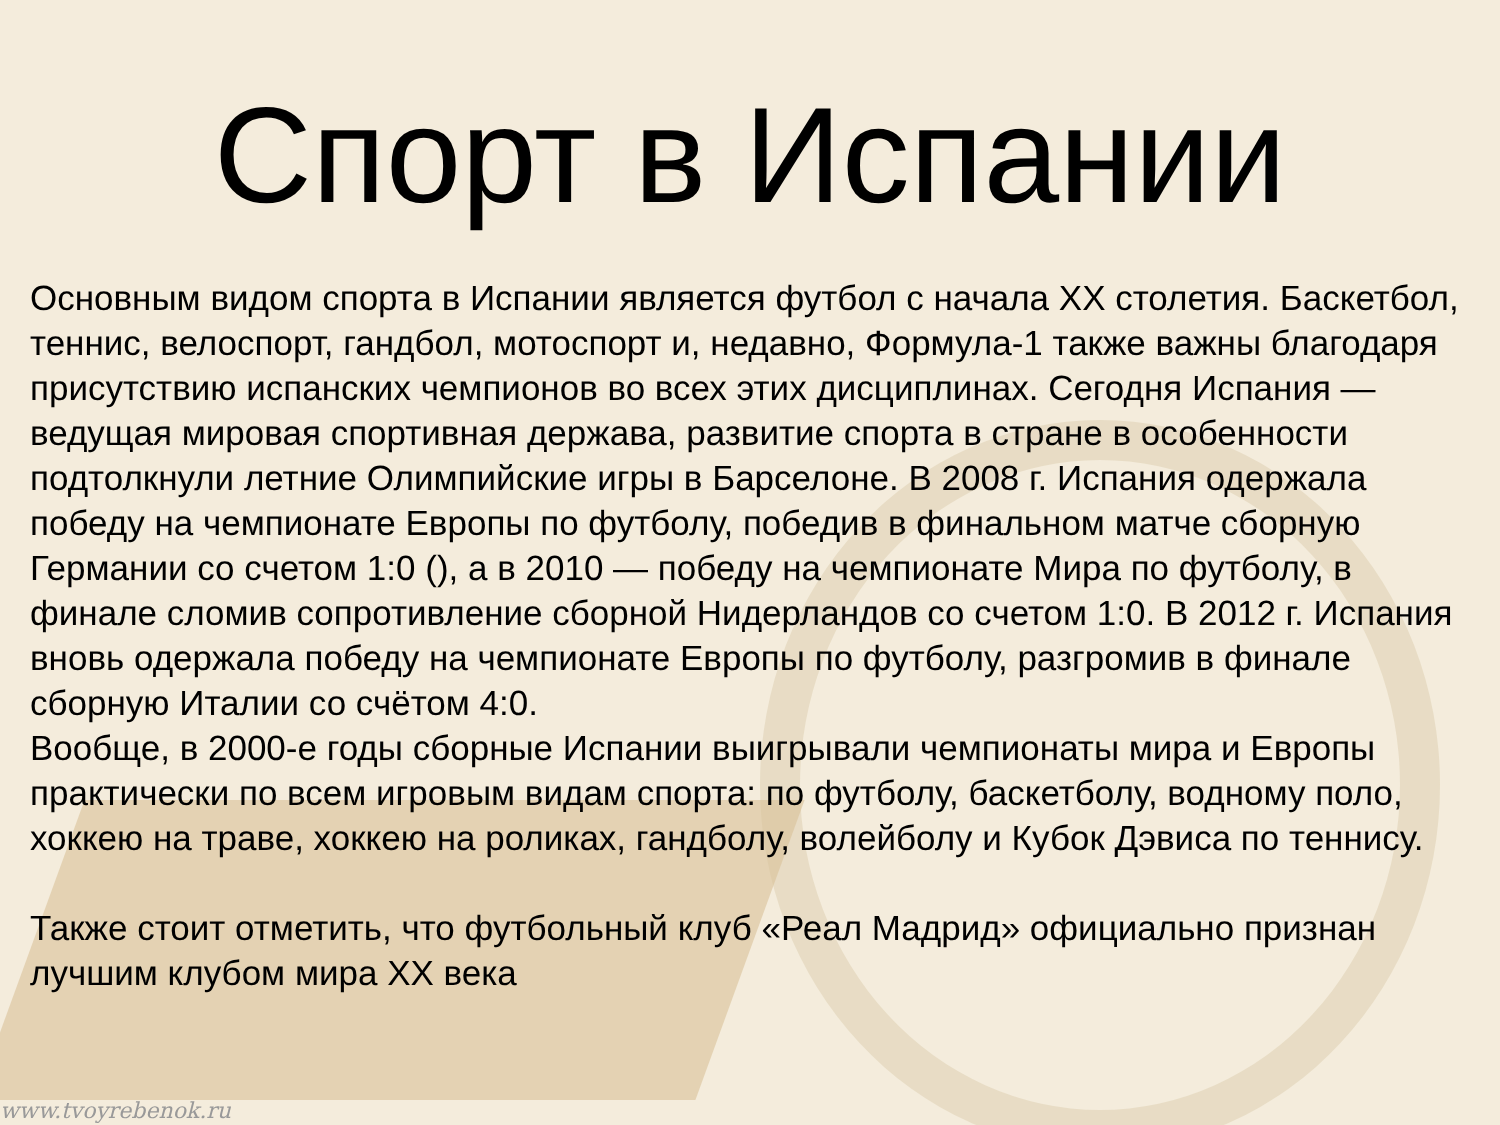Спорт в Испании
Основным видом спорта в Испании является футбол с начала XX столетия. Баскетбол, теннис, велоспорт, гандбол, мотоспорт и, недавно, Формула-1 также важны благодаря присутствию испанских чемпионов во всех этих дисциплинах. Сегодня Испания — ведущая мировая спортивная держава, развитие спорта в стране в особенности подтолкнули летние Олимпийские игры в Барселоне. В 2008 г. Испания одержала победу на чемпионате Европы по футболу, победив в финальном матче сборную Германии со счетом 1:0 (), а в 2010 — победу на чемпионате Мира по футболу, в финале сломив сопротивление сборной Нидерландов со счетом 1:0. В 2012 г. Испания вновь одержала победу на чемпионате Европы по футболу, разгромив в финале сборную Италии со счётом 4:0.
Вообще, в 2000-е годы сборные Испании выигрывали чемпионаты мира и Европы практически по всем игровым видам спорта: по футболу, баскетболу, водному поло, хоккею на траве, хоккею на роликах, гандболу, волейболу и Кубок Дэвиса по теннису.
Также стоит отметить, что футбольный клуб «Реал Мадрид» официально признан лучшим клубом мира XX века
www.tvoyrebenok.ru